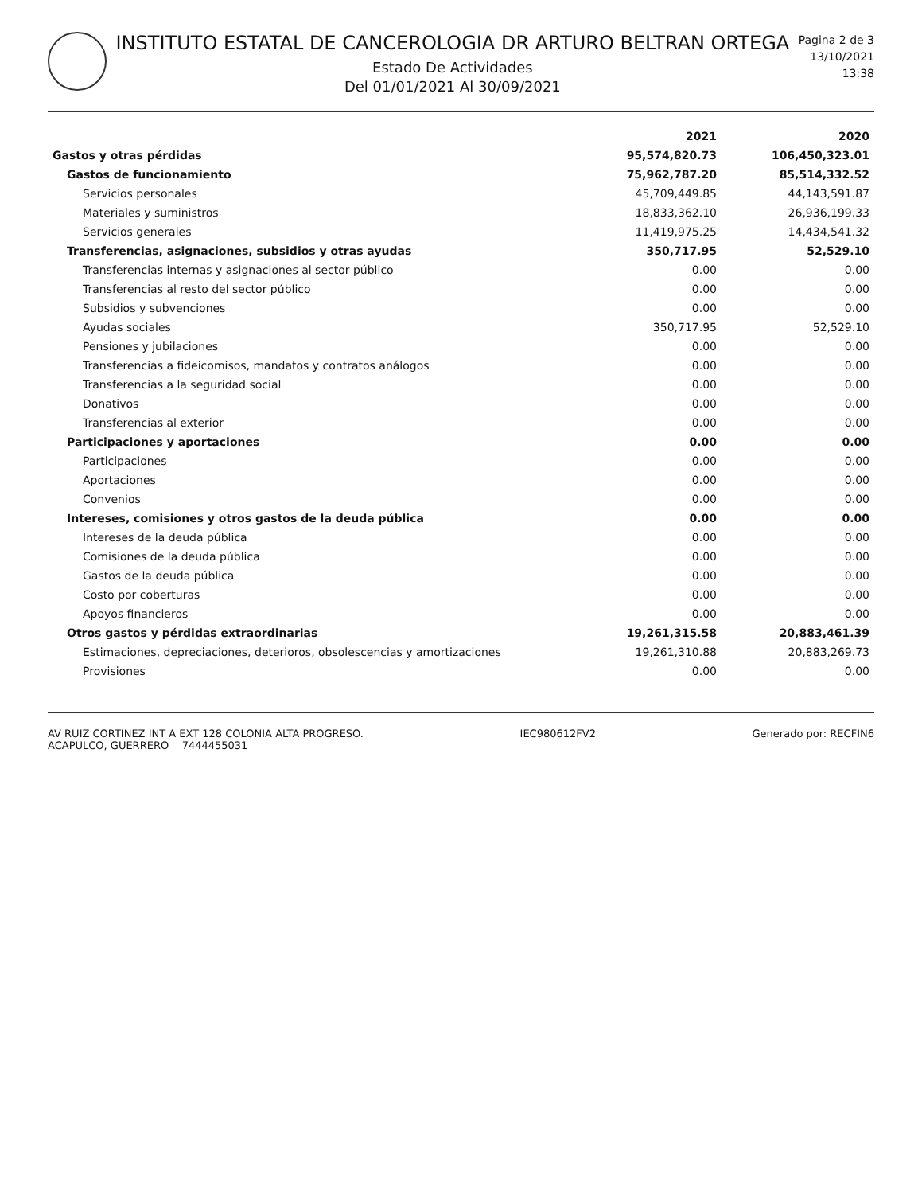INSTITUTO ESTATAL DE CANCEROLOGIA DR ARTURO BELTRAN ORTEGA
Estado De Actividades
Del 01/01/2021 Al 30/09/2021
Pagina 2 de 3
13/10/2021
13:38
| | 2021 | 2020 |
| --- | --- | --- |
| Gastos y otras pérdidas | 95,574,820.73 | 106,450,323.01 |
| Gastos de funcionamiento | 75,962,787.20 | 85,514,332.52 |
| Servicios personales | 45,709,449.85 | 44,143,591.87 |
| Materiales y suministros | 18,833,362.10 | 26,936,199.33 |
| Servicios generales | 11,419,975.25 | 14,434,541.32 |
| Transferencias, asignaciones, subsidios y otras ayudas | 350,717.95 | 52,529.10 |
| Transferencias internas y asignaciones al sector público | 0.00 | 0.00 |
| Transferencias al resto del sector público | 0.00 | 0.00 |
| Subsidios y subvenciones | 0.00 | 0.00 |
| Ayudas sociales | 350,717.95 | 52,529.10 |
| Pensiones y jubilaciones | 0.00 | 0.00 |
| Transferencias a fideicomisos, mandatos y contratos análogos | 0.00 | 0.00 |
| Transferencias a la seguridad social | 0.00 | 0.00 |
| Donativos | 0.00 | 0.00 |
| Transferencias al exterior | 0.00 | 0.00 |
| Participaciones y aportaciones | 0.00 | 0.00 |
| Participaciones | 0.00 | 0.00 |
| Aportaciones | 0.00 | 0.00 |
| Convenios | 0.00 | 0.00 |
| Intereses, comisiones y otros gastos de la deuda pública | 0.00 | 0.00 |
| Intereses de la deuda pública | 0.00 | 0.00 |
| Comisiones de la deuda pública | 0.00 | 0.00 |
| Gastos de la deuda pública | 0.00 | 0.00 |
| Costo por coberturas | 0.00 | 0.00 |
| Apoyos financieros | 0.00 | 0.00 |
| Otros gastos y pérdidas extraordinarias | 19,261,315.58 | 20,883,461.39 |
| Estimaciones, depreciaciones, deterioros, obsolescencias y amortizaciones | 19,261,310.88 | 20,883,269.73 |
| Provisiones | 0.00 | 0.00 |
AV RUIZ CORTINEZ INT A EXT 128 COLONIA ALTA PROGRESO.
ACAPULCO, GUERRERO 7444455031
IEC980612FV2 Generado por: RECFIN6